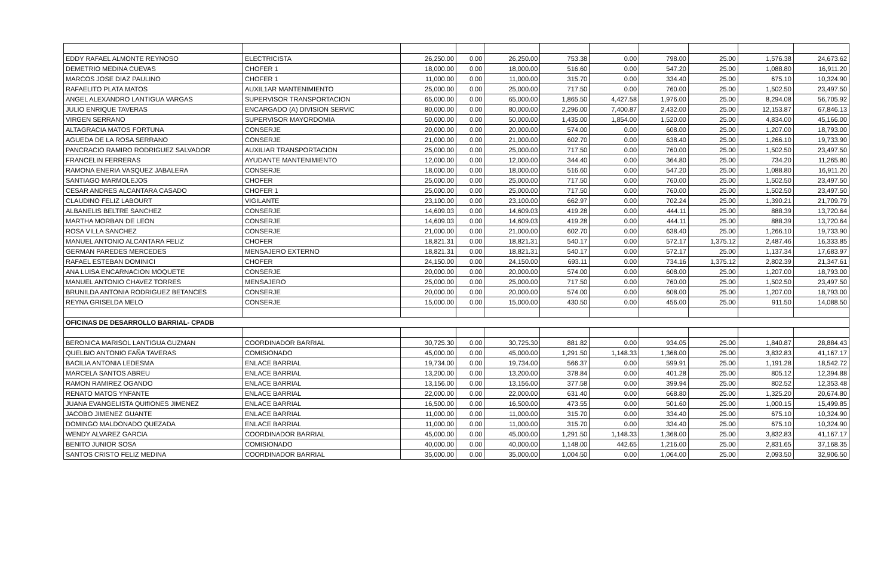| EDDY RAFAEL ALMONTE REYNOSO | ELECTRICISTA | 26,250.00 | 0.00 | 26,250.00 | 753.38 | 0.00 | 798.00 | 25.00 | 1,576.38 | 24,673.62 |
| DEMETRIO MEDINA CUEVAS | CHOFER 1 | 18,000.00 | 0.00 | 18,000.00 | 516.60 | 0.00 | 547.20 | 25.00 | 1,088.80 | 16,911.20 |
| MARCOS JOSE DIAZ PAULINO | CHOFER 1 | 11,000.00 | 0.00 | 11,000.00 | 315.70 | 0.00 | 334.40 | 25.00 | 675.10 | 10,324.90 |
| RAFAELITO PLATA MATOS | AUXIL1AR MANTENIMIENTO | 25,000.00 | 0.00 | 25,000.00 | 717.50 | 0.00 | 760.00 | 25.00 | 1,502.50 | 23,497.50 |
| ANGEL ALEXANDRO LANTIGUA VARGAS | SUPERVISOR TRANSPORTACION | 65,000.00 | 0.00 | 65,000.00 | 1,865.50 | 4,427.58 | 1,976.00 | 25.00 | 8,294.08 | 56,705.92 |
| JULIO ENRIQUE TAVERAS | ENCARGADO (A) DIVISION SERVIC | 80,000.00 | 0.00 | 80,000.00 | 2,296.00 | 7,400.87 | 2,432.00 | 25.00 | 12,153.87 | 67,846.13 |
| VIRGEN SERRANO | SUPERVISOR MAYORDOMIA | 50,000.00 | 0.00 | 50,000.00 | 1,435.00 | 1,854.00 | 1,520.00 | 25.00 | 4,834.00 | 45,166.00 |
| ALTAGRACIA MATOS FORTUNA | CONSERJE | 20,000.00 | 0.00 | 20,000.00 | 574.00 | 0.00 | 608.00 | 25.00 | 1,207.00 | 18,793.00 |
| AGUEDA DE LA ROSA SERRANO | CONSERJE | 21,000.00 | 0.00 | 21,000.00 | 602.70 | 0.00 | 638.40 | 25.00 | 1,266.10 | 19,733.90 |
| PANCRACIO RAMIRO RODRIGUEZ SALVADOR | AUXILIAR TRANSPORTACION | 25,000.00 | 0.00 | 25,000.00 | 717.50 | 0.00 | 760.00 | 25.00 | 1,502.50 | 23,497.50 |
| FRANCELIN FERRERAS | AYUDANTE MANTENIMIENTO | 12,000.00 | 0.00 | 12,000.00 | 344.40 | 0.00 | 364.80 | 25.00 | 734.20 | 11,265.80 |
| RAMONA ENERIA VASQUEZ JABALERA | CONSERJE | 18,000.00 | 0.00 | 18,000.00 | 516.60 | 0.00 | 547.20 | 25.00 | 1,088.80 | 16,911.20 |
| SANTIAGO MARMOLEJOS | CHOFER | 25,000.00 | 0.00 | 25,000.00 | 717.50 | 0.00 | 760.00 | 25.00 | 1,502.50 | 23,497.50 |
| CESAR ANDRES ALCANTARA CASADO | CHOFER 1 | 25,000.00 | 0.00 | 25,000.00 | 717.50 | 0.00 | 760.00 | 25.00 | 1,502.50 | 23,497.50 |
| CLAUDINO FELIZ LABOURT | VIGILANTE | 23,100.00 | 0.00 | 23,100.00 | 662.97 | 0.00 | 702.24 | 25.00 | 1,390.21 | 21,709.79 |
| ALBANELIS BELTRE SANCHEZ | CONSERJE | 14,609.03 | 0.00 | 14,609.03 | 419.28 | 0.00 | 444.11 | 25.00 | 888.39 | 13,720.64 |
| MARTHA MORBAN DE LEON | CONSERJE | 14,609.03 | 0.00 | 14,609.03 | 419.28 | 0.00 | 444.11 | 25.00 | 888.39 | 13,720.64 |
| ROSA VILLA SANCHEZ | CONSERJE | 21,000.00 | 0.00 | 21,000.00 | 602.70 | 0.00 | 638.40 | 25.00 | 1,266.10 | 19,733.90 |
| MANUEL ANTONIO ALCANTARA FELIZ | CHOFER | 18,821.31 | 0.00 | 18,821.31 | 540.17 | 0.00 | 572.17 | 1,375.12 | 2,487.46 | 16,333.85 |
| GERMAN PAREDES MERCEDES | MENSAJERO EXTERNO | 18,821.31 | 0.00 | 18,821.31 | 540.17 | 0.00 | 572.17 | 25.00 | 1,137.34 | 17,683.97 |
| RAFAEL ESTEBAN DOMINICI | CHOFER | 24,150.00 | 0.00 | 24,150.00 | 693.11 | 0.00 | 734.16 | 1,375.12 | 2,802.39 | 21,347.61 |
| ANA LUISA ENCARNACION MOQUETE | CONSERJE | 20,000.00 | 0.00 | 20,000.00 | 574.00 | 0.00 | 608.00 | 25.00 | 1,207.00 | 18,793.00 |
| MANUEL ANTONIO CHAVEZ TORRES | MENSAJERO | 25,000.00 | 0.00 | 25,000.00 | 717.50 | 0.00 | 760.00 | 25.00 | 1,502.50 | 23,497.50 |
| BRUNILDA ANTONIA RODRIGUEZ BETANCES | CONSERJE | 20,000.00 | 0.00 | 20,000.00 | 574.00 | 0.00 | 608.00 | 25.00 | 1,207.00 | 18,793.00 |
| REYNA GRISELDA MELO | CONSERJE | 15,000.00 | 0.00 | 15,000.00 | 430.50 | 0.00 | 456.00 | 25.00 | 911.50 | 14,088.50 |
| OFICINAS DE DESARROLLO BARRIAL- CPADB | | | | | | | | | | |
| BERONICA MARISOL LANTIGUA GUZMAN | COORDINADOR BARRIAL | 30,725.30 | 0.00 | 30,725.30 | 881.82 | 0.00 | 934.05 | 25.00 | 1,840.87 | 28,884.43 |
| QUELBIO ANTONIO FAÑA TAVERAS | COMISIONADO | 45,000.00 | 0.00 | 45,000.00 | 1,291.50 | 1,148.33 | 1,368.00 | 25.00 | 3,832.83 | 41,167.17 |
| BACILIA ANTONIA LEDESMA | ENLACE BARRIAL | 19,734.00 | 0.00 | 19,734.00 | 566.37 | 0.00 | 599.91 | 25.00 | 1,191.28 | 18,542.72 |
| MARCELA SANTOS ABREU | ENLACE BARRIAL | 13,200.00 | 0.00 | 13,200.00 | 378.84 | 0.00 | 401.28 | 25.00 | 805.12 | 12,394.88 |
| RAMON RAMIREZ OGANDO | ENLACE BARRIAL | 13,156.00 | 0.00 | 13,156.00 | 377.58 | 0.00 | 399.94 | 25.00 | 802.52 | 12,353.48 |
| RENATO MATOS YNFANTE | ENLACE BARRIAL | 22,000.00 | 0.00 | 22,000.00 | 631.40 | 0.00 | 668.80 | 25.00 | 1,325.20 | 20,674.80 |
| JUANA EVANGELISTA QUIfIONES JIMENEZ | ENLACE BARRIAL | 16,500.00 | 0.00 | 16,500.00 | 473.55 | 0.00 | 501.60 | 25.00 | 1,000.15 | 15,499.85 |
| JACOBO JIMENEZ GUANTE | ENLACE BARRIAL | 11,000.00 | 0.00 | 11,000.00 | 315.70 | 0.00 | 334.40 | 25.00 | 675.10 | 10,324.90 |
| DOMINGO MALDONADO QUEZADA | ENLACE BARRIAL | 11,000.00 | 0.00 | 11,000.00 | 315.70 | 0.00 | 334.40 | 25.00 | 675.10 | 10,324.90 |
| WENDY ALVAREZ GARCIA | COORDINADOR BARRIAL | 45,000.00 | 0.00 | 45,000.00 | 1,291.50 | 1,148.33 | 1,368.00 | 25.00 | 3,832.83 | 41,167.17 |
| BENITO JUNIOR SOSA | COMISIONADO | 40,000.00 | 0.00 | 40,000.00 | 1,148.00 | 442.65 | 1,216.00 | 25.00 | 2,831.65 | 37,168.35 |
| SANTOS CRISTO FELIZ MEDINA | COORDINADOR BARRIAL | 35,000.00 | 0.00 | 35,000.00 | 1,004.50 | 0.00 | 1,064.00 | 25.00 | 2,093.50 | 32,906.50 |